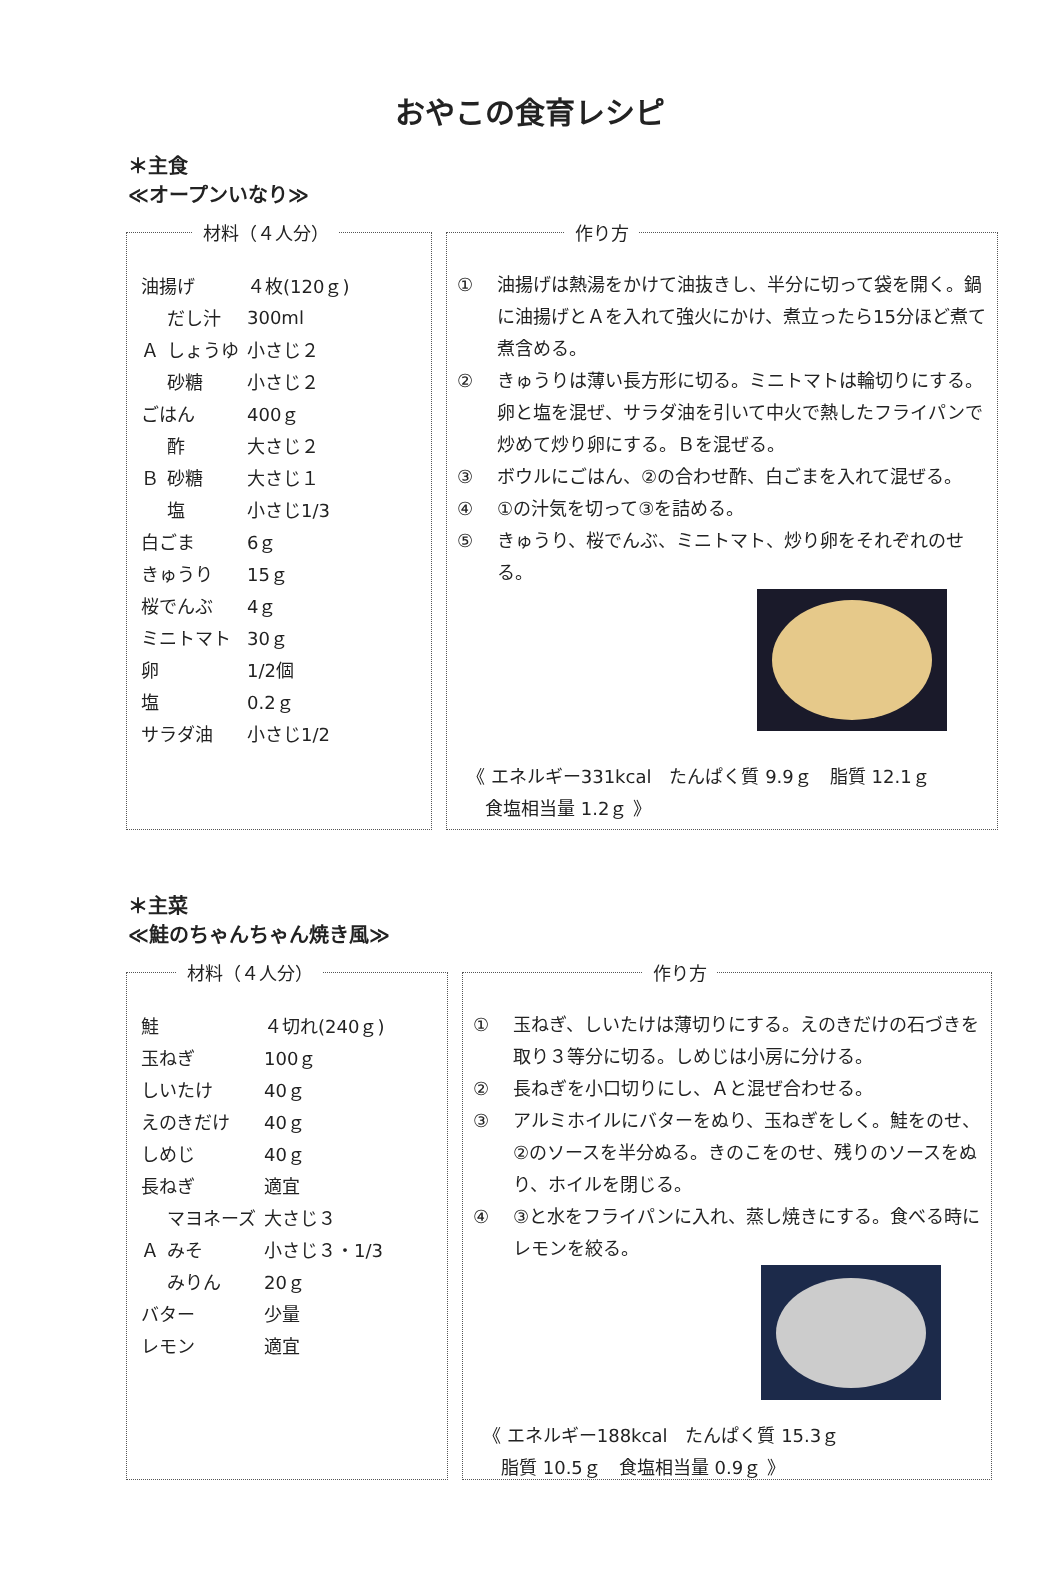おやこの食育レシピ
＊主食
≪オープンいなり≫
材料（４人分）
| 油揚げ | | ４枚(120ｇ) |
| Ａ | だし汁 | 300ml |
| | しょうゆ | 小さじ２ |
| | 砂糖 | 小さじ２ |
| ごはん | | 400ｇ |
| Ｂ | 酢 | 大さじ２ |
| | 砂糖 | 大さじ１ |
| | 塩 | 小さじ1/3 |
| 白ごま | | 6ｇ |
| きゅうり | | 15ｇ |
| 桜でんぶ | | 4ｇ |
| ミニトマト | | 30ｇ |
| 卵 | | 1/2個 |
| 塩 | | 0.2ｇ |
| サラダ油 | | 小さじ1/2 |
作り方
① 油揚げは熱湯をかけて油抜きし、半分に切って袋を開く。鍋に油揚げとＡを入れて強火にかけ、煮立ったら15分ほど煮て煮含める。
② きゅうりは薄い長方形に切る。ミニトマトは輪切りにする。卵と塩を混ぜ、サラダ油を引いて中火で熱したフライパンで炒めて炒り卵にする。Ｂを混ぜる。
③ ボウルにごはん、②の合わせ酢、白ごまを入れて混ぜる。
④ ①の汁気を切って③を詰める。
⑤ きゅうり、桜でんぶ、ミニトマト、炒り卵をそれぞれのせる。
《 エネルギー331kcal　たんぱく質 9.9ｇ　脂質 12.1ｇ
　食塩相当量 1.2ｇ 》
＊主菜
≪鮭のちゃんちゃん焼き風≫
材料（４人分）
| 鮭 | | ４切れ(240ｇ) |
| 玉ねぎ | | 100ｇ |
| しいたけ | | 40ｇ |
| えのきだけ | | 40ｇ |
| しめじ | | 40ｇ |
| 長ねぎ | | 適宜 |
| Ａ | マヨネーズ | 大さじ３ |
| | みそ | 小さじ３・1/3 |
| | みりん | 20ｇ |
| バター | | 少量 |
| レモン | | 適宜 |
作り方
① 玉ねぎ、しいたけは薄切りにする。えのきだけの石づきを取り３等分に切る。しめじは小房に分ける。
② 長ねぎを小口切りにし、Ａと混ぜ合わせる。
③ アルミホイルにバターをぬり、玉ねぎをしく。鮭をのせ、②のソースを半分ぬる。きのこをのせ、残りのソースをぬり、ホイルを閉じる。
④ ③と水をフライパンに入れ、蒸し焼きにする。食べる時にレモンを絞る。
《 エネルギー188kcal　たんぱく質 15.3ｇ
　脂質 10.5ｇ　食塩相当量 0.9ｇ 》